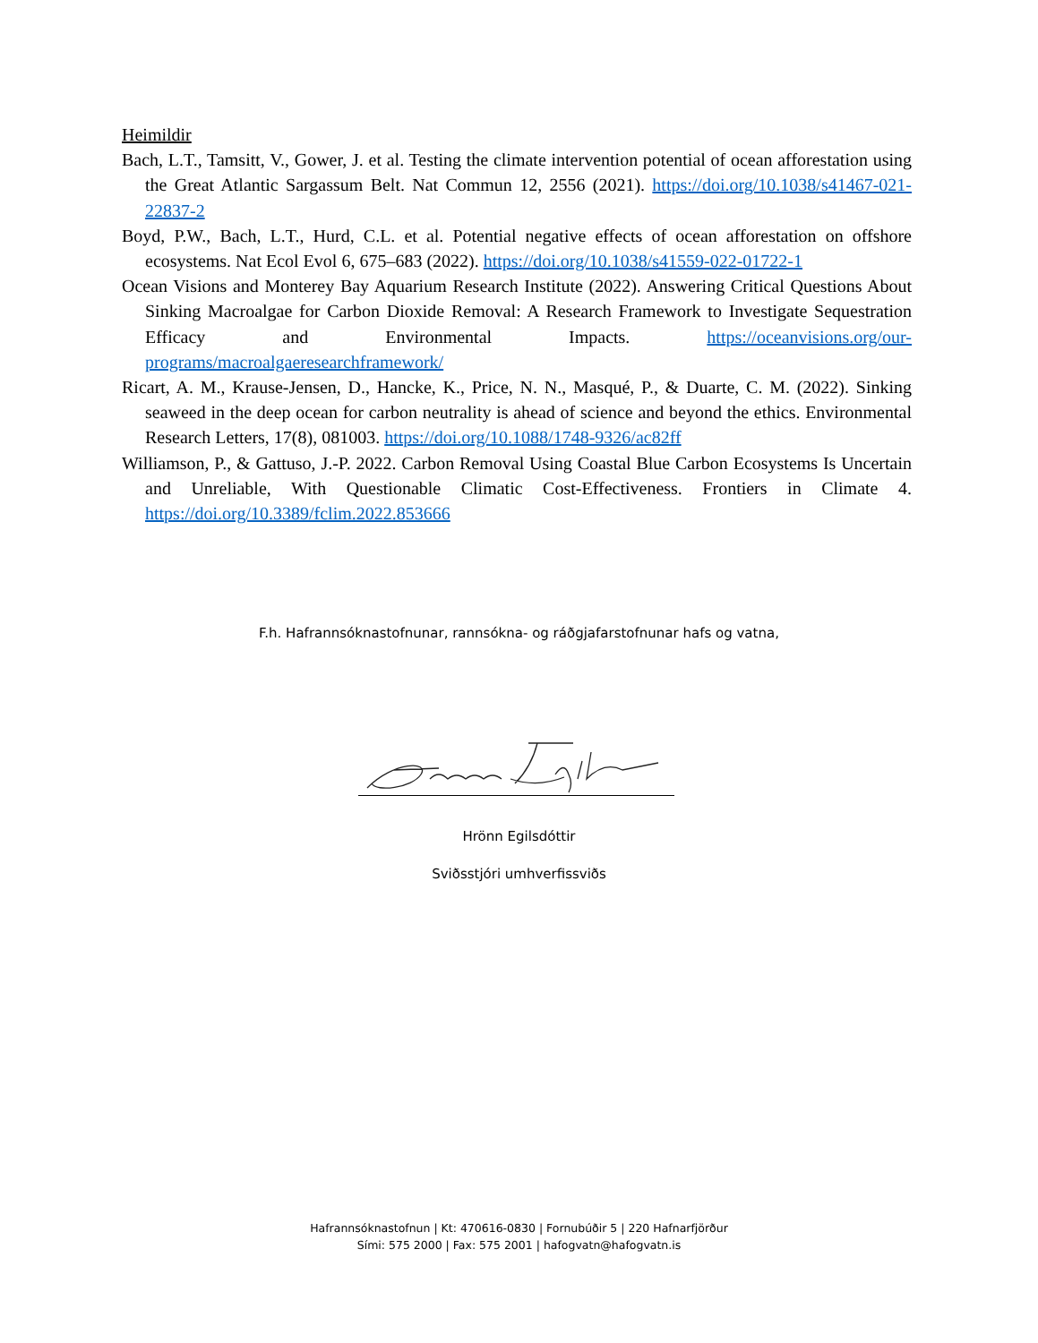Heimildir
Bach, L.T., Tamsitt, V., Gower, J. et al. Testing the climate intervention potential of ocean afforestation using the Great Atlantic Sargassum Belt. Nat Commun 12, 2556 (2021). https://doi.org/10.1038/s41467-021-22837-2
Boyd, P.W., Bach, L.T., Hurd, C.L. et al. Potential negative effects of ocean afforestation on offshore ecosystems. Nat Ecol Evol 6, 675–683 (2022). https://doi.org/10.1038/s41559-022-01722-1
Ocean Visions and Monterey Bay Aquarium Research Institute (2022). Answering Critical Questions About Sinking Macroalgae for Carbon Dioxide Removal: A Research Framework to Investigate Sequestration Efficacy and Environmental Impacts. https://oceanvisions.org/our-programs/macroalgaeresearchframework/
Ricart, A. M., Krause-Jensen, D., Hancke, K., Price, N. N., Masqué, P., & Duarte, C. M. (2022). Sinking seaweed in the deep ocean for carbon neutrality is ahead of science and beyond the ethics. Environmental Research Letters, 17(8), 081003. https://doi.org/10.1088/1748-9326/ac82ff
Williamson, P., & Gattuso, J.-P. 2022. Carbon Removal Using Coastal Blue Carbon Ecosystems Is Uncertain and Unreliable, With Questionable Climatic Cost-Effectiveness. Frontiers in Climate 4. https://doi.org/10.3389/fclim.2022.853666
F.h. Hafrannsóknastofnunar, rannsókna- og ráðgjafarstofnunar hafs og vatna,
Hrönn Egilsdóttir
Sviðsstjóri umhverfissviðs
Hafrannsóknastofnun | Kt: 470616-0830 | Fornubúðir 5 | 220 Hafnarfjörður
Sími: 575 2000 | Fax: 575 2001 | hafogvatn@hafogvatn.is